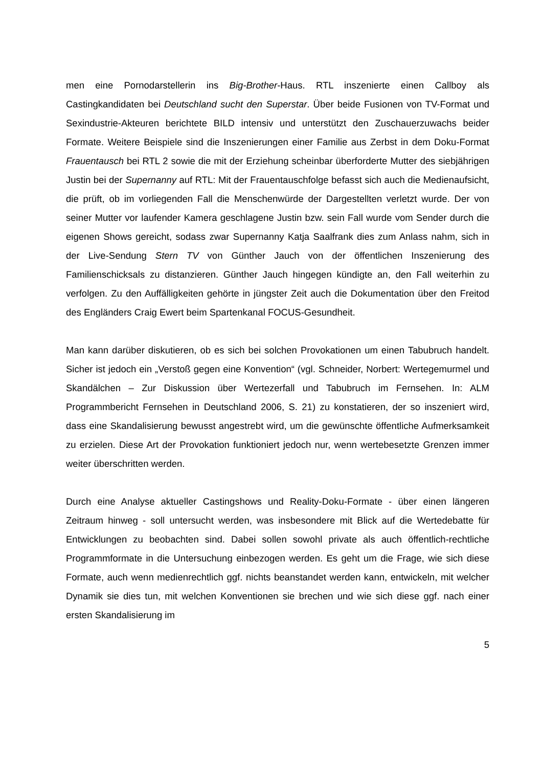men eine Pornodarstellerin ins Big-Brother-Haus. RTL inszenierte einen Callboy als Castingkandidaten bei Deutschland sucht den Superstar. Über beide Fusionen von TV-Format und Sexindustrie-Akteuren berichtete BILD intensiv und unterstützt den Zuschauerzuwachs beider Formate. Weitere Beispiele sind die Inszenierungen einer Familie aus Zerbst in dem Doku-Format Frauentausch bei RTL 2 sowie die mit der Erziehung scheinbar überforderte Mutter des siebjährigen Justin bei der Supernanny auf RTL: Mit der Frauentauschfolge befasst sich auch die Medienaufsicht, die prüft, ob im vorliegenden Fall die Menschenwürde der Dargestellten verletzt wurde. Der von seiner Mutter vor laufender Kamera geschlagene Justin bzw. sein Fall wurde vom Sender durch die eigenen Shows gereicht, sodass zwar Supernanny Katja Saalfrank dies zum Anlass nahm, sich in der Live-Sendung Stern TV von Günther Jauch von der öffentlichen Inszenierung des Familienschicksals zu distanzieren. Günther Jauch hingegen kündigte an, den Fall weiterhin zu verfolgen. Zu den Auffälligkeiten gehörte in jüngster Zeit auch die Dokumentation über den Freitod des Engländers Craig Ewert beim Spartenkanal FOCUS-Gesundheit.
Man kann darüber diskutieren, ob es sich bei solchen Provokationen um einen Tabubruch handelt. Sicher ist jedoch ein „Verstoß gegen eine Konvention“ (vgl. Schneider, Norbert: Wertegemurmel und Skandälchen – Zur Diskussion über Wertezerfall und Tabubruch im Fernsehen. In: ALM Programmbericht Fernsehen in Deutschland 2006, S. 21) zu konstatieren, der so inszeniert wird, dass eine Skandalisierung bewusst angestrebt wird, um die gewünschte öffentliche Aufmerksamkeit zu erzielen. Diese Art der Provokation funktioniert jedoch nur, wenn wertebesetzte Grenzen immer weiter überschritten werden.
Durch eine Analyse aktueller Castingshows und Reality-Doku-Formate - über einen längeren Zeitraum hinweg - soll untersucht werden, was insbesondere mit Blick auf die Wertedebatte für Entwicklungen zu beobachten sind. Dabei sollen sowohl private als auch öffentlich-rechtliche Programmformate in die Untersuchung einbezogen werden. Es geht um die Frage, wie sich diese Formate, auch wenn medienrechtlich ggf. nichts beanstandet werden kann, entwickeln, mit welcher Dynamik sie dies tun, mit welchen Konventionen sie brechen und wie sich diese ggf. nach einer ersten Skandalisierung im
5